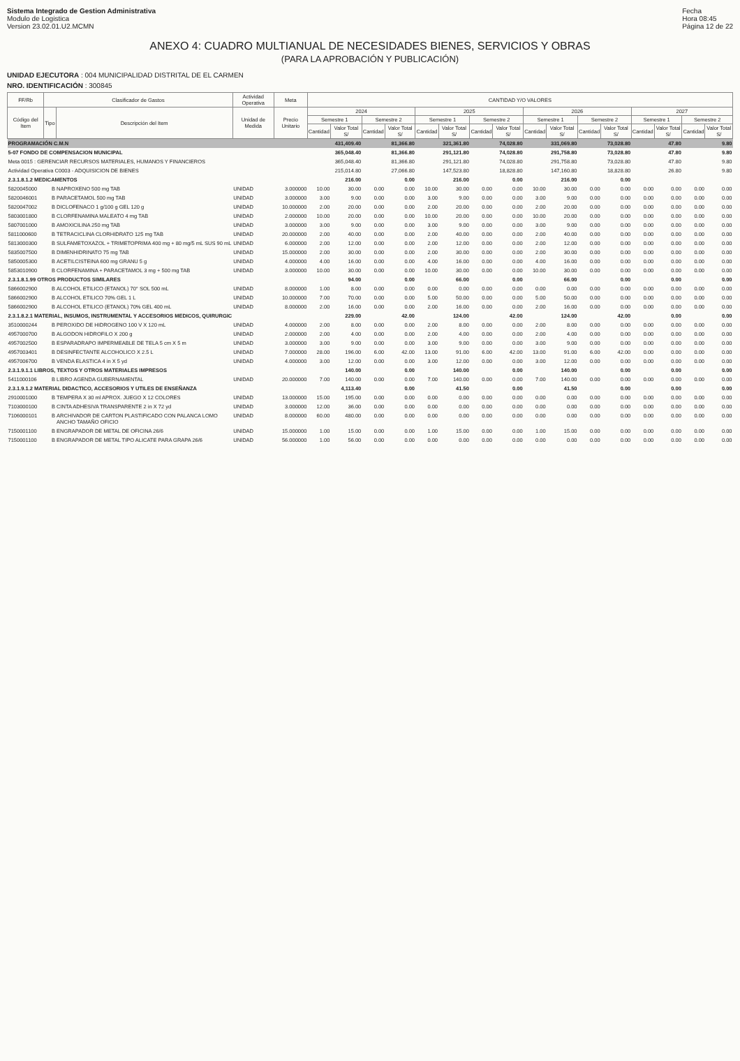Sistema Integrado de Gestion Administrativa
Modulo de Logistica
Version 23.02.01.U2.MCMN
Fecha
Hora 08:45
Página 12 de 22
ANEXO 4: CUADRO MULTIANUAL DE NECESIDADES BIENES, SERVICIOS Y OBRAS
(PARA LA APROBACIÓN Y PUBLICACIÓN)
UNIDAD EJECUTORA : 004 MUNICIPALIDAD DISTRITAL DE EL CARMEN
NRO. IDENTIFICACIÓN : 300845
| FF/Rb | Clasificador de Gastos | | Actividad Operativa | | Meta | CANTIDAD Y/O VALORES | | | | | | | | | | | | | | | |
| --- | --- | --- | --- | --- | --- | --- | --- | --- | --- | --- | --- | --- | --- | --- | --- | --- | --- | --- | --- | --- | --- |
| Código del Item | Tipo | Descripción del Item | Unidad de Medida | Precio Unitario | | 2024 | | | | 2025 | | | | 2026 | | | | 2027 | | | |
| | | | | | | Semestre 1 | | Semestre 2 | | Semestre 1 | | Semestre 2 | | Semestre 1 | | Semestre 2 | | Semestre 1 | | Semestre 2 | |
| | | | | | | Cantidad | Valor Total S/ | Cantidad | Valor Total S/ | Cantidad | Valor Total S/ | Cantidad | Valor Total S/ | Cantidad | Valor Total S/ | Cantidad | Valor Total S/ | Cantidad | Valor Total S/ | Cantidad | Valor Total S/ |
| PROGRAMACIÓN C.M.N | | | | | | | 431,409.40 | | 81,366.80 | | 321,361.80 | | 74,028.80 | | 331,069.80 | | 73,028.80 | | 47.80 | | 9.80 |
| 5-07 FONDO DE COMPENSACION MUNICIPAL | | | | | | | 365,048.40 | | 81,366.80 | | 291,121.80 | | 74,028.80 | | 291,758.80 | | 73,028.80 | | 47.80 | | 9.80 |
| Meta 0015 : GERENCIAR RECURSOS MATERIALES, HUMANOS Y FINANCIEROS | | | | | | | 365,048.40 | | 81,366.80 | | 291,121.80 | | 74,028.80 | | 291,758.80 | | 73,028.80 | | 47.80 | | 9.80 |
| Actividad Operativa C0003 - ADQUISICION DE BIENES | | | | | | | 215,014.80 | | 27,066.80 | | 147,523.80 | | 18,828.80 | | 147,160.80 | | 18,828.80 | | 26.80 | | 9.80 |
| 2.3.1.8.1.2 MEDICAMENTOS | | | | | | | 216.00 | | 0.00 | | 216.00 | | 0.00 | | 216.00 | | 0.00 | | | | |
| 5820045000 | B | NAPROXENO 500 mg TAB | UNIDAD | 3.000000 | | 10.00 | 30.00 | 0.00 | 0.00 | 10.00 | 30.00 | 0.00 | 0.00 | 10.00 | 30.00 | 0.00 | 0.00 | 0.00 | 0.00 | 0.00 | 0.00 |
| 5820046001 | B | PARACETAMOL 500 mg TAB | UNIDAD | 3.000000 | | 3.00 | 9.00 | 0.00 | 0.00 | 3.00 | 9.00 | 0.00 | 0.00 | 3.00 | 9.00 | 0.00 | 0.00 | 0.00 | 0.00 | 0.00 | 0.00 |
| 5820047002 | B | DICLOFENACO 1 g/100 g GEL 120 g | UNIDAD | 10.000000 | | 2.00 | 20.00 | 0.00 | 0.00 | 2.00 | 20.00 | 0.00 | 0.00 | 2.00 | 20.00 | 0.00 | 0.00 | 0.00 | 0.00 | 0.00 | 0.00 |
| 5803001800 | B | CLORFENAMINA MALEATO 4 mg TAB | UNIDAD | 2.000000 | | 10.00 | 20.00 | 0.00 | 0.00 | 10.00 | 20.00 | 0.00 | 0.00 | 10.00 | 20.00 | 0.00 | 0.00 | 0.00 | 0.00 | 0.00 | 0.00 |
| 5807001000 | B | AMOXICILINA 250 mg TAB | UNIDAD | 3.000000 | | 3.00 | 9.00 | 0.00 | 0.00 | 3.00 | 9.00 | 0.00 | 0.00 | 3.00 | 9.00 | 0.00 | 0.00 | 0.00 | 0.00 | 0.00 | 0.00 |
| 5811000600 | B | TETRACICLINA CLORHIDRATO 125 mg TAB | UNIDAD | 20.000000 | | 2.00 | 40.00 | 0.00 | 0.00 | 2.00 | 40.00 | 0.00 | 0.00 | 2.00 | 40.00 | 0.00 | 0.00 | 0.00 | 0.00 | 0.00 | 0.00 |
| 5813000300 | B | SULFAMETOXAZOL + TRIMETOPRIMA 400 mg + 80 mg/5 mL SUS 90 mL | UNIDAD | 6.000000 | | 2.00 | 12.00 | 0.00 | 0.00 | 2.00 | 12.00 | 0.00 | 0.00 | 2.00 | 12.00 | 0.00 | 0.00 | 0.00 | 0.00 | 0.00 | 0.00 |
| 5835007500 | B | DIMENHIDRINATO 75 mg TAB | UNIDAD | 15.000000 | | 2.00 | 30.00 | 0.00 | 0.00 | 2.00 | 30.00 | 0.00 | 0.00 | 2.00 | 30.00 | 0.00 | 0.00 | 0.00 | 0.00 | 0.00 | 0.00 |
| 5850005300 | B | ACETILCISTEINA 600 mg GRANU 5 g | UNIDAD | 4.000000 | | 4.00 | 16.00 | 0.00 | 0.00 | 4.00 | 16.00 | 0.00 | 0.00 | 4.00 | 16.00 | 0.00 | 0.00 | 0.00 | 0.00 | 0.00 | 0.00 |
| 5853010900 | B | CLORFENAMINA + PARACETAMOL 3 mg + 500 mg TAB | UNIDAD | 3.000000 | | 10.00 | 30.00 | 0.00 | 0.00 | 10.00 | 30.00 | 0.00 | 0.00 | 10.00 | 30.00 | 0.00 | 0.00 | 0.00 | 0.00 | 0.00 | 0.00 |
| 2.3.1.8.1.99 OTROS PRODUCTOS SIMILARES | | | | | | | 94.00 | | 0.00 | | 66.00 | | 0.00 | | 66.00 | | 0.00 | | 0.00 | | 0.00 |
| 5866002900 | B | ALCOHOL ETILICO (ETANOL) 70° SOL 500 mL | UNIDAD | 8.000000 | | 1.00 | 8.00 | 0.00 | 0.00 | 0.00 | 0.00 | 0.00 | 0.00 | 0.00 | 0.00 | 0.00 | 0.00 | 0.00 | 0.00 | 0.00 | 0.00 |
| 5866002900 | B | ALCOHOL ETILICO 70% GEL 1 L | UNIDAD | 10.000000 | | 7.00 | 70.00 | 0.00 | 0.00 | 5.00 | 50.00 | 0.00 | 0.00 | 5.00 | 50.00 | 0.00 | 0.00 | 0.00 | 0.00 | 0.00 | 0.00 |
| 5866002900 | B | ALCOHOL ETILICO (ETANOL) 70% GEL 400 mL | UNIDAD | 8.000000 | | 2.00 | 16.00 | 0.00 | 0.00 | 2.00 | 16.00 | 0.00 | 0.00 | 2.00 | 16.00 | 0.00 | 0.00 | 0.00 | 0.00 | 0.00 | 0.00 |
| 2.3.1.8.2.1 MATERIAL, INSUMOS, INSTRUMENTAL Y ACCESORIOS MEDICOS, QUIRURGIC | | | | | | | 229.00 | | 42.00 | | 124.00 | | 42.00 | | 124.00 | | 42.00 | | 0.00 | | 0.00 |
| 3510000244 | B | PEROXIDO DE HIDROGENO 100 V X 120 mL | UNIDAD | 4.000000 | | 2.00 | 8.00 | 0.00 | 0.00 | 2.00 | 8.00 | 0.00 | 0.00 | 2.00 | 8.00 | 0.00 | 0.00 | 0.00 | 0.00 | 0.00 | 0.00 |
| 4957000700 | B | ALGODON HIDROFILO X 200 g | UNIDAD | 2.000000 | | 2.00 | 4.00 | 0.00 | 0.00 | 2.00 | 4.00 | 0.00 | 0.00 | 2.00 | 4.00 | 0.00 | 0.00 | 0.00 | 0.00 | 0.00 | 0.00 |
| 4957002500 | B | ESPARADRAPO IMPERMEABLE DE TELA 5 cm X 5 m | UNIDAD | 3.000000 | | 3.00 | 9.00 | 0.00 | 0.00 | 3.00 | 9.00 | 0.00 | 0.00 | 3.00 | 9.00 | 0.00 | 0.00 | 0.00 | 0.00 | 0.00 | 0.00 |
| 4957003401 | B | DESINFECTANTE ALCOHOLICO X 2.5 L | UNIDAD | 7.000000 | | 28.00 | 196.00 | 6.00 | 42.00 | 13.00 | 91.00 | 6.00 | 42.00 | 13.00 | 91.00 | 6.00 | 42.00 | 0.00 | 0.00 | 0.00 | 0.00 |
| 4957006700 | B | VENDA ELASTICA 4 in X 5 yd | UNIDAD | 4.000000 | | 3.00 | 12.00 | 0.00 | 0.00 | 3.00 | 12.00 | 0.00 | 0.00 | 3.00 | 12.00 | 0.00 | 0.00 | 0.00 | 0.00 | 0.00 | 0.00 |
| 2.3.1.9.1.1 LIBROS, TEXTOS Y OTROS MATERIALES IMPRESOS | | | | | | | 140.00 | | 0.00 | | 140.00 | | 0.00 | | 140.00 | | 0.00 | | 0.00 | | 0.00 |
| 5411000106 | B | LIBRO AGENDA GUBERNAMENTAL | UNIDAD | 20.000000 | | 7.00 | 140.00 | 0.00 | 0.00 | 7.00 | 140.00 | 0.00 | 0.00 | 7.00 | 140.00 | 0.00 | 0.00 | 0.00 | 0.00 | 0.00 | 0.00 |
| 2.3.1.9.1.2 MATERIAL DIDACTICO, ACCESORIOS Y UTILES DE ENSEÑANZA | | | | | | | 4,113.40 | | 0.00 | | 41.50 | | 0.00 | | 41.50 | | 0.00 | | 0.00 | | 0.00 |
| 2910001000 | B | TEMPERA X 30 ml APROX. JUEGO X 12 COLORES | UNIDAD | 13.000000 | | 15.00 | 195.00 | 0.00 | 0.00 | 0.00 | 0.00 | 0.00 | 0.00 | 0.00 | 0.00 | 0.00 | 0.00 | 0.00 | 0.00 | 0.00 | 0.00 |
| 7103000100 | B | CINTA ADHESIVA TRANSPARENTE 2 in X 72 yd | UNIDAD | 3.000000 | | 12.00 | 36.00 | 0.00 | 0.00 | 0.00 | 0.00 | 0.00 | 0.00 | 0.00 | 0.00 | 0.00 | 0.00 | 0.00 | 0.00 | 0.00 | 0.00 |
| 7106000101 | B | ARCHIVADOR DE CARTON PLASTIFICADO CON PALANCA LOMO ANCHO TAMAÑO OFICIO | UNIDAD | 8.000000 | | 60.00 | 480.00 | 0.00 | 0.00 | 0.00 | 0.00 | 0.00 | 0.00 | 0.00 | 0.00 | 0.00 | 0.00 | 0.00 | 0.00 | 0.00 | 0.00 |
| 7150001100 | B | ENGRAPADOR DE METAL DE OFICINA 26/6 | UNIDAD | 15.000000 | | 1.00 | 15.00 | 0.00 | 0.00 | 1.00 | 15.00 | 0.00 | 0.00 | 1.00 | 15.00 | 0.00 | 0.00 | 0.00 | 0.00 | 0.00 | 0.00 |
| 7150001100 | B | ENGRAPADOR DE METAL TIPO ALICATE PARA GRAPA 26/6 | UNIDAD | 56.000000 | | 1.00 | 56.00 | 0.00 | 0.00 | 0.00 | 0.00 | 0.00 | 0.00 | 0.00 | 0.00 | 0.00 | 0.00 | 0.00 | 0.00 | 0.00 | 0.00 |